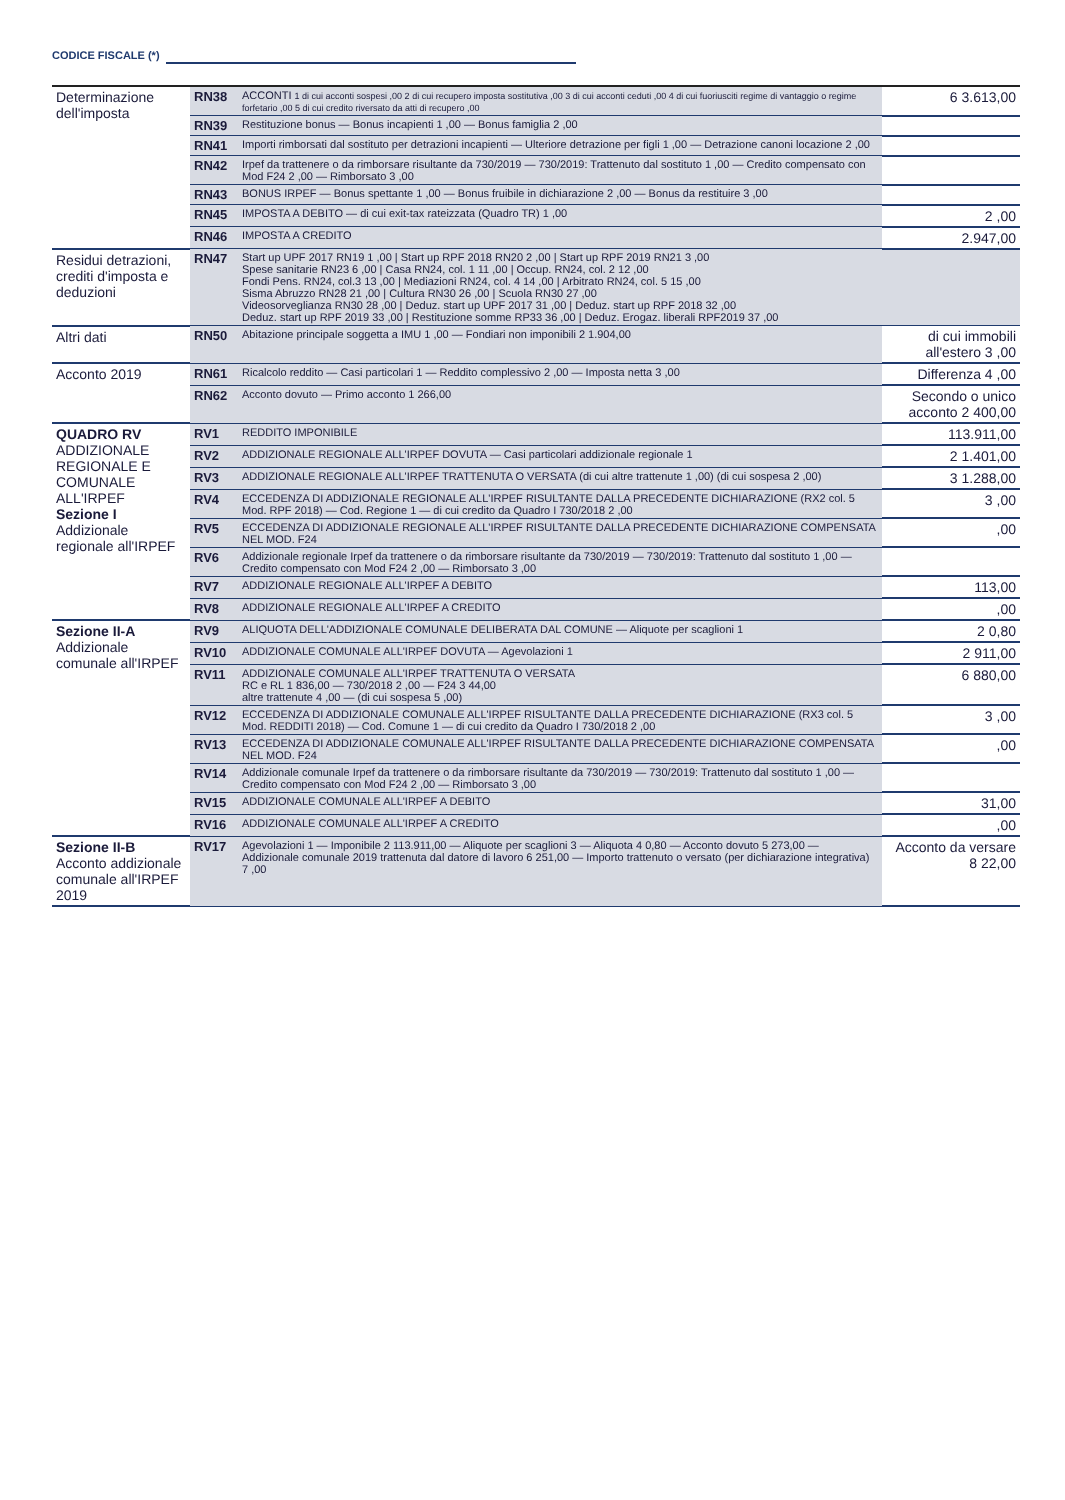CODICE FISCALE (*)
| Determinazione dell'imposta | RN38 | ACCONTI 1 di cui acconti sospesi ,00 2 di cui recupero imposta sostitutiva ,00 3 di cui acconti ceduti ,00 4 di cui fuoriusciti regime di vantaggio o regime forfetario ,00 5 di cui credito riversato da atti di recupero ,00 | 6 3.613,00 |
| | RN39 | Restituzione bonus — Bonus incapienti 1 ,00 — Bonus famiglia 2 ,00 | |
| | RN41 | Importi rimborsati dal sostituto per detrazioni incapienti — Ulteriore detrazione per figli 1 ,00 — Detrazione canoni locazione 2 ,00 | |
| | RN42 | Irpef da trattenere o da rimborsare risultante da 730/2019 — 730/2019: Trattenuto dal sostituto 1 ,00 — Credito compensato con Mod F24 2 ,00 — Rimborsato 3 ,00 | |
| | RN43 | BONUS IRPEF — Bonus spettante 1 ,00 — Bonus fruibile in dichiarazione 2 ,00 — Bonus da restituire 3 ,00 | |
| | RN45 | IMPOSTA A DEBITO — di cui exit-tax rateizzata (Quadro TR) 1 ,00 | 2 ,00 |
| | RN46 | IMPOSTA A CREDITO | 2.947,00 |
| Residui detrazioni, crediti d'imposta e deduzioni | RN47 | Start up UPF 2017 RN19 1 ,00 / Start up RPF 2018 RN20 2 ,00 / Start up RPF 2019 RN21 3 ,00 Spese sanitarie RN23 6 ,00 / Casa RN24, col. 1 11 ,00 / Occup. RN24, col. 2 12 ,00 Fondi Pens. RN24, col.3 13 ,00 / Mediazioni RN24, col. 4 14 ,00 / Arbitrato RN24, col. 5 15 ,00 Sisma Abruzzo RN28 21 ,00 / Cultura RN30 26 ,00 / Scuola RN30 27 ,00 Videosorveglianza RN30 28 ,00 / Deduz. start up UPF 2017 31 ,00 / Deduz. start up RPF 2018 32 ,00 Deduz. start up RPF 2019 33 ,00 / Restituzione somme RP33 36 ,00 / Deduz. Erogaz. liberali RPF2019 37 ,00 | |
| Altri dati | RN50 | Abitazione principale soggetta a IMU 1 ,00 — Fondiari non imponibili 2 1.904,00 | di cui immobili all'estero 3 ,00 |
| Acconto 2019 | RN61 | Ricalcolo reddito — Casi particolari 1 — Reddito complessivo 2 ,00 — Imposta netta 3 ,00 | Differenza 4 ,00 |
| | RN62 | Acconto dovuto — Primo acconto 1 266,00 | Secondo o unico acconto 2 400,00 |
| QUADRO RV ADDIZIONALE REGIONALE E COMUNALE ALL'IRPEF Sezione I Addizionale regionale all'IRPEF | RV1 | REDDITO IMPONIBILE | 113.911,00 |
| | RV2 | ADDIZIONALE REGIONALE ALL'IRPEF DOVUTA — Casi particolari addizionale regionale 1 | 2 1.401,00 |
| | RV3 | ADDIZIONALE REGIONALE ALL'IRPEF TRATTENUTA O VERSATA (di cui altre trattenute 1 ,00) (di cui sospesa 2 ,00) | 3 1.288,00 |
| | RV4 | ECCEDENZA DI ADDIZIONALE REGIONALE ALL'IRPEF RISULTANTE DALLA PRECEDENTE DICHIARAZIONE (RX2 col. 5 Mod. RPF 2018) — Cod. Regione 1 — di cui credito da Quadro I 730/2018 2 ,00 | 3 ,00 |
| | RV5 | ECCEDENZA DI ADDIZIONALE REGIONALE ALL'IRPEF RISULTANTE DALLA PRECEDENTE DICHIARAZIONE COMPENSATA NEL MOD. F24 | ,00 |
| | RV6 | Addizionale regionale Irpef da trattenere o da rimborsare risultante da 730/2019 — 730/2019: Trattenuto dal sostituto 1 ,00 — Credito compensato con Mod F24 2 ,00 — Rimborsato 3 ,00 | |
| | RV7 | ADDIZIONALE REGIONALE ALL'IRPEF A DEBITO | 113,00 |
| | RV8 | ADDIZIONALE REGIONALE ALL'IRPEF A CREDITO | ,00 |
| Sezione II-A Addizionale comunale all'IRPEF | RV9 | ALIQUOTA DELL'ADDIZIONALE COMUNALE DELIBERATA DAL COMUNE — Aliquote per scaglioni 1 | 2 0,80 |
| | RV10 | ADDIZIONALE COMUNALE ALL'IRPEF DOVUTA — Agevolazioni 1 | 2 911,00 |
| | RV11 | ADDIZIONALE COMUNALE ALL'IRPEF TRATTENUTA O VERSATA RC e RL 1 836,00 — 730/2018 2 ,00 — F24 3 44,00 altre trattenute 4 ,00 — (di cui sospesa 5 ,00) | 6 880,00 |
| | RV12 | ECCEDENZA DI ADDIZIONALE COMUNALE ALL'IRPEF RISULTANTE DALLA PRECEDENTE DICHIARAZIONE (RX3 col. 5 Mod. REDDITI 2018) — Cod. Comune 1 — di cui credito da Quadro I 730/2018 2 ,00 | 3 ,00 |
| | RV13 | ECCEDENZA DI ADDIZIONALE COMUNALE ALL'IRPEF RISULTANTE DALLA PRECEDENTE DICHIARAZIONE COMPENSATA NEL MOD. F24 | ,00 |
| | RV14 | Addizionale comunale Irpef da trattenere o da rimborsare risultante da 730/2019 — 730/2019: Trattenuto dal sostituto 1 ,00 — Credito compensato con Mod F24 2 ,00 — Rimborsato 3 ,00 | |
| | RV15 | ADDIZIONALE COMUNALE ALL'IRPEF A DEBITO | 31,00 |
| | RV16 | ADDIZIONALE COMUNALE ALL'IRPEF A CREDITO | ,00 |
| Sezione II-B Acconto addizionale comunale all'IRPEF 2019 | RV17 | Agevolazioni 1 — Imponibile 2 113.911,00 — Aliquote per scaglioni 3 — Aliquota 4 0,80 — Acconto dovuto 5 273,00 — Addizionale comunale 2019 trattenuta dal datore di lavoro 6 251,00 — Importo trattenuto o versato (per dichiarazione integrativa) 7 ,00 | Acconto da versare 8 22,00 |